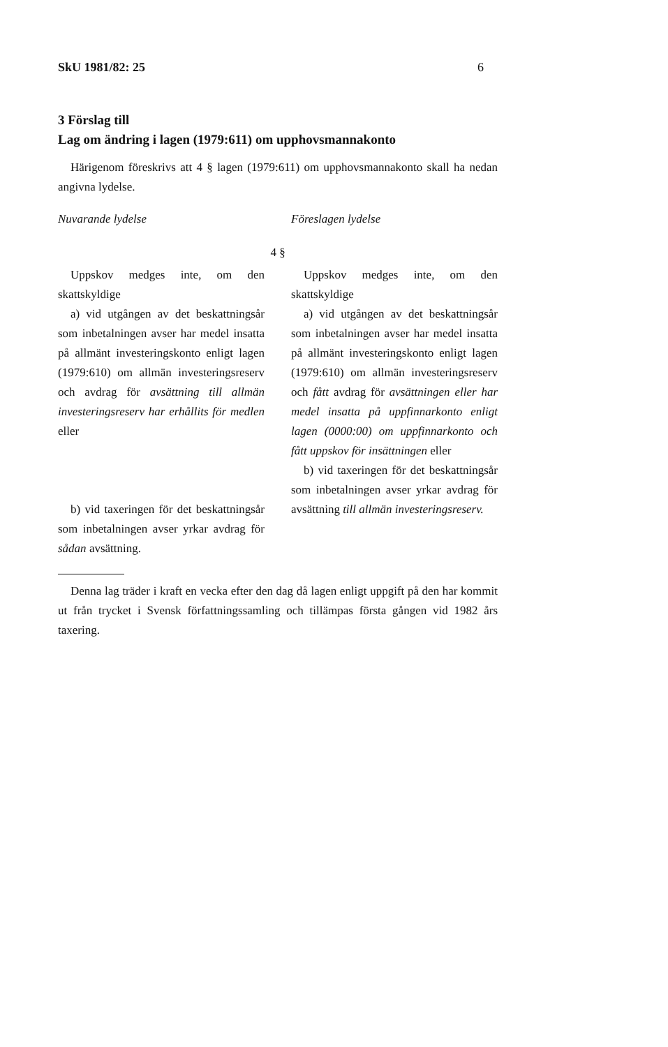SkU 1981/82: 25 6
3 Förslag till
Lag om ändring i lagen (1979:611) om upphovsmannakonto
Härigenom föreskrivs att 4 § lagen (1979:611) om upphovsmannakonto skall ha nedan angivna lydelse.
Nuvarande lydelse Föreslagen lydelse
4 §
Uppskov medges inte, om den skattskyldige
a) vid utgången av det beskattningsår som inbetalningen avser har medel insatta på allmänt investeringskonto enligt lagen (1979:610) om allmän investeringsreserv och avdrag för avsättning till allmän investeringsreserv har erhållits för medlen eller
b) vid taxeringen för det beskattningsår som inbetalningen avser yrkar avdrag för sådan avsättning.
Uppskov medges inte, om den skattskyldige
a) vid utgången av det beskattningsår som inbetalningen avser har medel insatta på allmänt investeringskonto enligt lagen (1979:610) om allmän investeringsreserv och fått avdrag för avsättningen eller har medel insatta på uppfinnarkonto enligt lagen (0000:00) om uppfinnarkonto och fått uppskov för insättningen eller
b) vid taxeringen för det beskattningsår som inbetalningen avser yrkar avdrag för avsättning till allmän investeringsreserv.
Denna lag träder i kraft en vecka efter den dag då lagen enligt uppgift på den har kommit ut från trycket i Svensk författningssamling och tillämpas första gången vid 1982 års taxering.